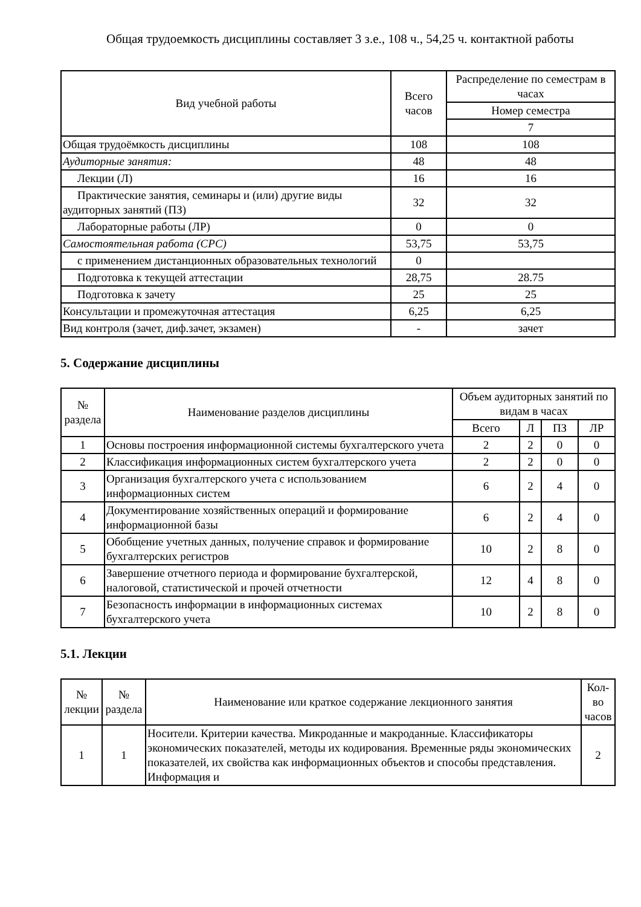Общая трудоемкость дисциплины составляет 3 з.е., 108 ч., 54,25 ч. контактной работы
| Вид учебной работы | Всего часов | Распределение по семестрам в часах |
| --- | --- | --- |
| | | Номер семестра |
| | | 7 |
| Общая трудоёмкость дисциплины | 108 | 108 |
| Аудиторные занятия: | 48 | 48 |
| Лекции (Л) | 16 | 16 |
| Практические занятия, семинары и (или) другие виды аудиторных занятий (ПЗ) | 32 | 32 |
| Лабораторные работы (ЛР) | 0 | 0 |
| Самостоятельная работа (СРС) | 53,75 | 53,75 |
| с применением дистанционных образовательных технологий | 0 | |
| Подготовка к текущей аттестации | 28,75 | 28.75 |
| Подготовка к зачету | 25 | 25 |
| Консультации и промежуточная аттестация | 6,25 | 6,25 |
| Вид контроля (зачет, диф.зачет, экзамен) | - | зачет |
5. Содержание дисциплины
| № раздела | Наименование разделов дисциплины | Объем аудиторных занятий по видам в часах | | | |
| --- | --- | --- | --- | --- | --- |
| | | Всего | Л | ПЗ | ЛР |
| 1 | Основы построения информационной системы бухгалтерского учета | 2 | 2 | 0 | 0 |
| 2 | Классификация информационных систем бухгалтерского учета | 2 | 2 | 0 | 0 |
| 3 | Организация бухгалтерского учета с использованием информационных систем | 6 | 2 | 4 | 0 |
| 4 | Документирование хозяйственных операций и формирование информационной базы | 6 | 2 | 4 | 0 |
| 5 | Обобщение учетных данных, получение справок и формирование бухгалтерских регистров | 10 | 2 | 8 | 0 |
| 6 | Завершение отчетного периода и формирование бухгалтерской, налоговой, статистической и прочей отчетности | 12 | 4 | 8 | 0 |
| 7 | Безопасность информации в информационных системах бухгалтерского учета | 10 | 2 | 8 | 0 |
5.1. Лекции
| № лекции | № раздела | Наименование или краткое содержание лекционного занятия | Кол-во часов |
| --- | --- | --- | --- |
| 1 | 1 | Носители. Критерии качества. Микроданные и макроданные. Классификаторы экономических показателей, методы их кодирования. Временные ряды экономических показателей, их свойства как информационных объектов и способы представления. Информация и | 2 |